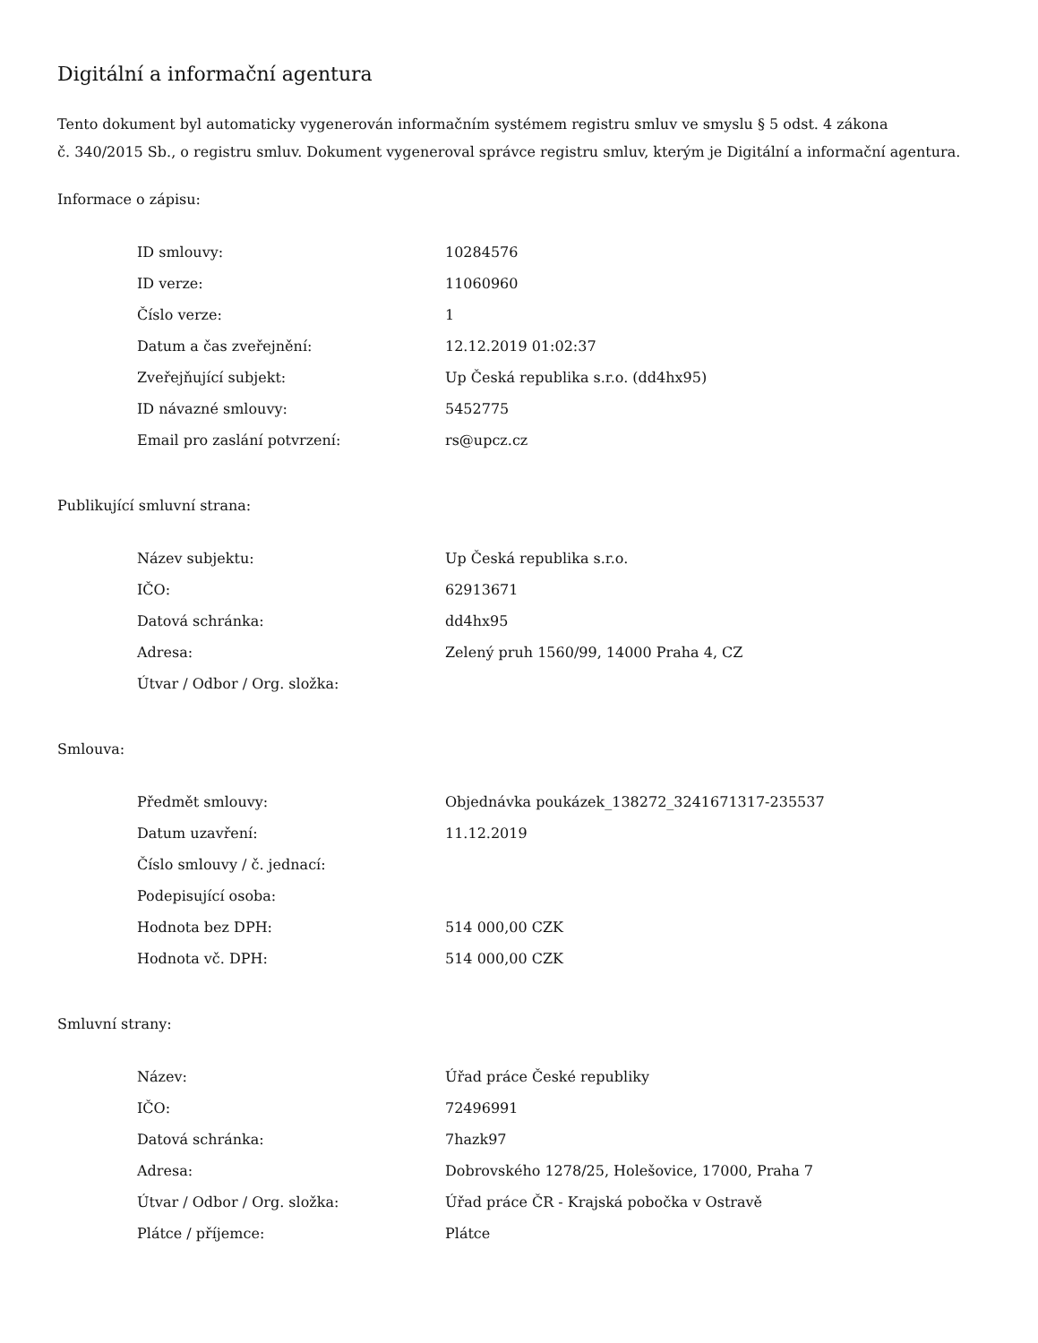Digitální a informační agentura
Tento dokument byl automaticky vygenerován informačním systémem registru smluv ve smyslu § 5 odst. 4 zákona
č. 340/2015 Sb., o registru smluv. Dokument vygeneroval správce registru smluv, kterým je Digitální a informační agentura.
Informace o zápisu:
| ID smlouvy: | 10284576 |
| ID verze: | 11060960 |
| Číslo verze: | 1 |
| Datum a čas zveřejnění: | 12.12.2019 01:02:37 |
| Zveřejňující subjekt: | Up Česká republika s.r.o. (dd4hx95) |
| ID návazné smlouvy: | 5452775 |
| Email pro zaslání potvrzení: | rs@upcz.cz |
Publikující smluvní strana:
| Název subjektu: | Up Česká republika s.r.o. |
| IČO: | 62913671 |
| Datová schránka: | dd4hx95 |
| Adresa: | Zelený pruh 1560/99, 14000 Praha 4, CZ |
| Útvar / Odbor / Org. složka: | |
Smlouva:
| Předmět smlouvy: | Objednávka poukázek_138272_3241671317-235537 |
| Datum uzavření: | 11.12.2019 |
| Číslo smlouvy / č. jednací: | |
| Podepisující osoba: | |
| Hodnota bez DPH: | 514 000,00 CZK |
| Hodnota vč. DPH: | 514 000,00 CZK |
Smluvní strany:
| Název: | Úřad práce České republiky |
| IČO: | 72496991 |
| Datová schránka: | 7hazk97 |
| Adresa: | Dobrovského 1278/25, Holešovice, 17000, Praha 7 |
| Útvar / Odbor / Org. složka: | Úřad práce ČR - Krajská pobočka v Ostravě |
| Plátce / příjemce: | Plátce |